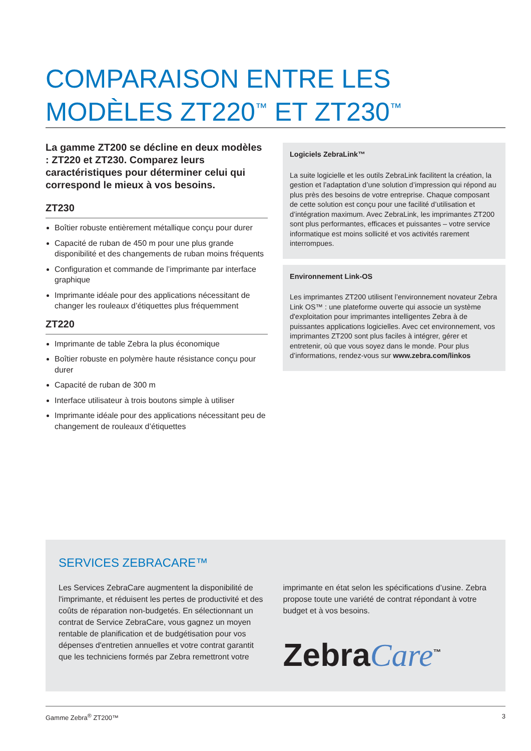COMPARAISON ENTRE LES
MODÈLES ZT220<sup>™</sup> ET ZT230<sup>™</sup>
La gamme ZT200 se décline en deux modèles : ZT220 et ZT230. Comparez leurs caractéristiques pour déterminer celui qui correspond le mieux à vos besoins.
ZT230
Boîtier robuste entièrement métallique conçu pour durer
Capacité de ruban de 450 m pour une plus grande disponibilité et des changements de ruban moins fréquents
Configuration et commande de l’imprimante par interface graphique
Imprimante idéale pour des applications nécessitant de changer les rouleaux d’étiquettes plus fréquemment
ZT220
Imprimante de table Zebra la plus économique
Boîtier robuste en polymère haute résistance conçu pour durer
Capacité de ruban de 300 m
Interface utilisateur à trois boutons simple à utiliser
Imprimante idéale pour des applications nécessitant peu de changement de rouleaux d’étiquettes
Logiciels ZebraLink™
La suite logicielle et les outils ZebraLink facilitent la création, la gestion et l’adaptation d’une solution d’impression qui répond au plus près des besoins de votre entreprise. Chaque composant de cette solution est conçu pour une facilité d’utilisation et d’intégration maximum. Avec ZebraLink, les imprimantes ZT200 sont plus performantes, efficaces et puissantes – votre service informatique est moins sollicité et vos activités rarement interrompues.
Environnement Link-OS
Les imprimantes ZT200 utilisent l’environnement novateur Zebra Link OS™ : une plateforme ouverte qui associe un système d'exploitation pour imprimantes intelligentes Zebra à de puissantes applications logicielles. Avec cet environnement, vos imprimantes ZT200 sont plus faciles à intégrer, gérer et entretenir, où que vous soyez dans le monde. Pour plus d’informations, rendez-vous sur www.zebra.com/linkos
SERVICES ZEBRACARE™
Les Services ZebraCare augmentent la disponibilité de l'imprimante, et réduisent les pertes de productivité et des coûts de réparation non-budgetés. En sélectionnant un contrat de Service ZebraCare, vous gagnez un moyen rentable de planification et de budgétisation pour vos dépenses d'entretien annuelles et votre contrat garantit que les techniciens formés par Zebra remettront votre
imprimante en état selon les spécifications d’usine. Zebra propose toute une variété de contrat répondant à votre budget et à vos besoins.
ZebraCare<sup>™</sup>
Gamme Zebra<sup>®</sup> ZT200™ 3